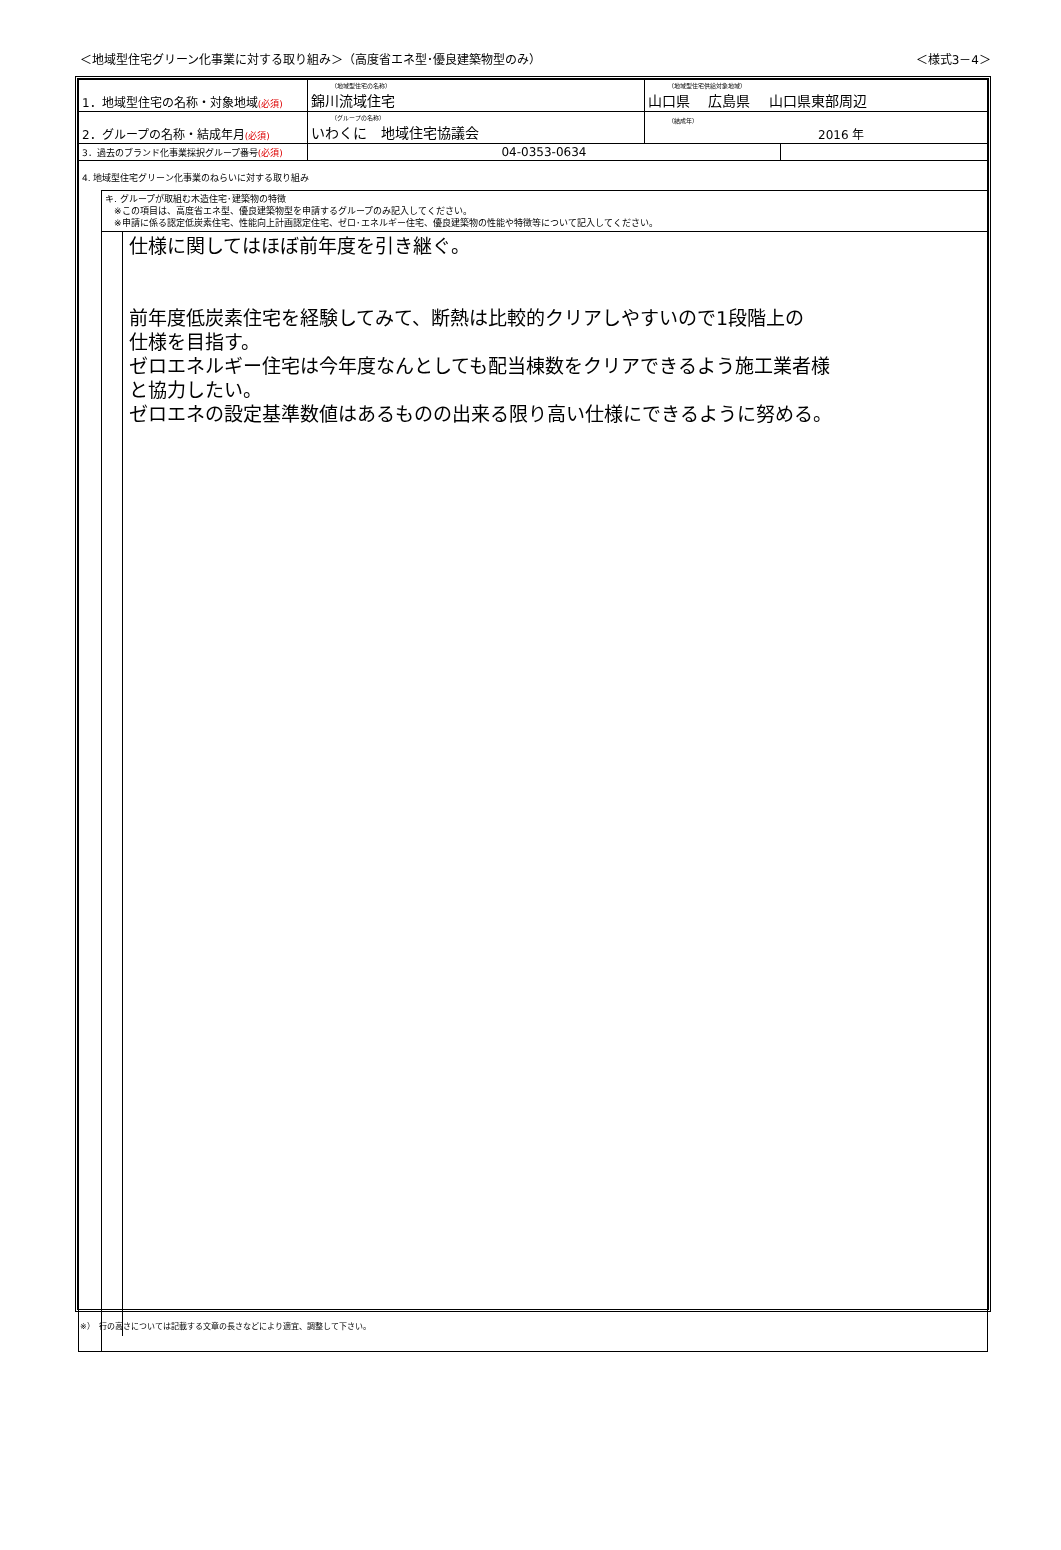＜地域型住宅グリーン化事業に対する取り組み＞（高度省エネ型･優良建築物型のみ） ＜様式3－4＞
| 1．地域型住宅の名称・対象地域 (必須) | （地域型住宅の名称） 錦川流域住宅 | （地域型住宅供給対象地域） 山口県 広島県 山口県東部周辺 | |
| 2．グループの名称・結成年月 (必須) | （グループの名称） いわくに 地域住宅協議会 | （結成年） 2016 年 | |
| 3．過去のブランド化事業採択グループ番号 (必須) | 04-0353-0634 | | |
4. 地域型住宅グリーン化事業のねらいに対する取り組み
キ. グループが取組む木造住宅･建築物の特徴
　※この項目は、高度省エネ型、優良建築物型を申請するグループのみ記入してください。
　※申請に係る認定低炭素住宅、性能向上計画認定住宅、ゼロ･エネルギー住宅、優良建築物の性能や特徴等について記入してください。
仕様に関してはほぼ前年度を引き継ぐ。
前年度低炭素住宅を経験してみて、断熱は比較的クリアしやすいので1段階上の
仕様を目指す。
ゼロエネルギー住宅は今年度なんとしても配当棟数をクリアできるよう施工業者様
と協力したい。
ゼロエネの設定基準数値はあるものの出来る限り高い仕様にできるように努める。
※）　行の高さについては記載する文章の長さなどにより適宜、調整して下さい。